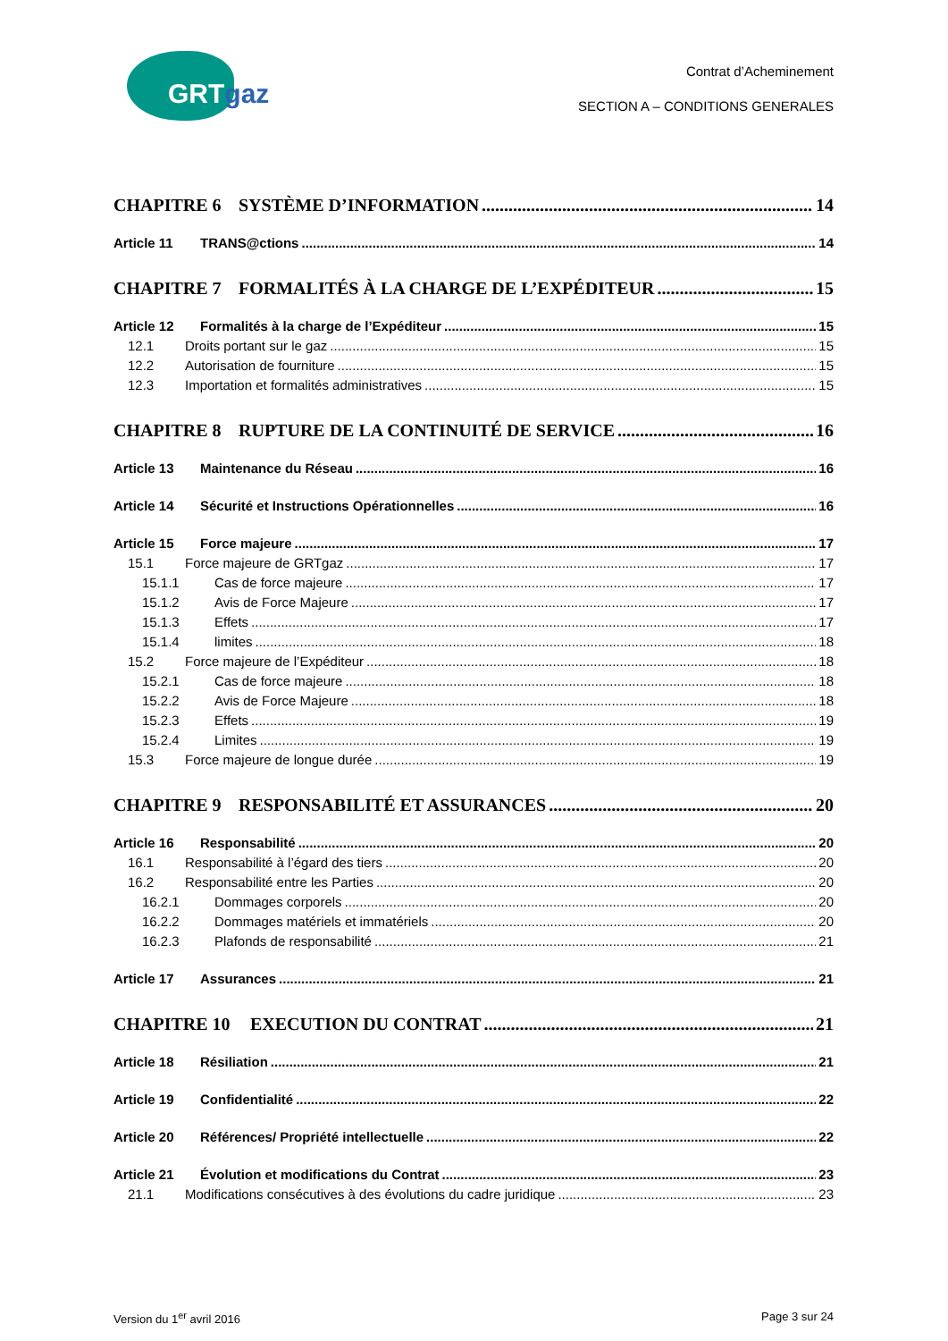GRTgaz
Contrat d’Acheminement
SECTION A – CONDITIONS GENERALES
CHAPITRE 6 SYSTÈME D’INFORMATION 14
Article 11 TRANS@ctions 14
CHAPITRE 7 FORMALITÉS À LA CHARGE DE L’EXPÉDITEUR 15
Article 12 Formalités à la charge de l’Expéditeur 15
12.1 Droits portant sur le gaz 15
12.2 Autorisation de fourniture 15
12.3 Importation et formalités administratives 15
CHAPITRE 8 RUPTURE DE LA CONTINUITÉ DE SERVICE 16
Article 13 Maintenance du Réseau 16
Article 14 Sécurité et Instructions Opérationnelles 16
Article 15 Force majeure 17
15.1 Force majeure de GRTgaz 17
15.1.1 Cas de force majeure 17
15.1.2 Avis de Force Majeure 17
15.1.3 Effets 17
15.1.4 limites 18
15.2 Force majeure de l’Expéditeur 18
15.2.1 Cas de force majeure 18
15.2.2 Avis de Force Majeure 18
15.2.3 Effets 19
15.2.4 Limites 19
15.3 Force majeure de longue durée 19
CHAPITRE 9 RESPONSABILITÉ ET ASSURANCES 20
Article 16 Responsabilité 20
16.1 Responsabilité à l’égard des tiers 20
16.2 Responsabilité entre les Parties 20
16.2.1 Dommages corporels 20
16.2.2 Dommages matériels et immatériels 20
16.2.3 Plafonds de responsabilité 21
Article 17 Assurances 21
CHAPITRE 10 EXECUTION DU CONTRAT 21
Article 18 Résiliation 21
Article 19 Confidentialité 22
Article 20 Références/ Propriété intellectuelle 22
Article 21 Évolution et modifications du Contrat 23
21.1 Modifications consécutives à des évolutions du cadre juridique 23
Version du 1<sup>er</sup> avril 2016 Page 3 sur 24